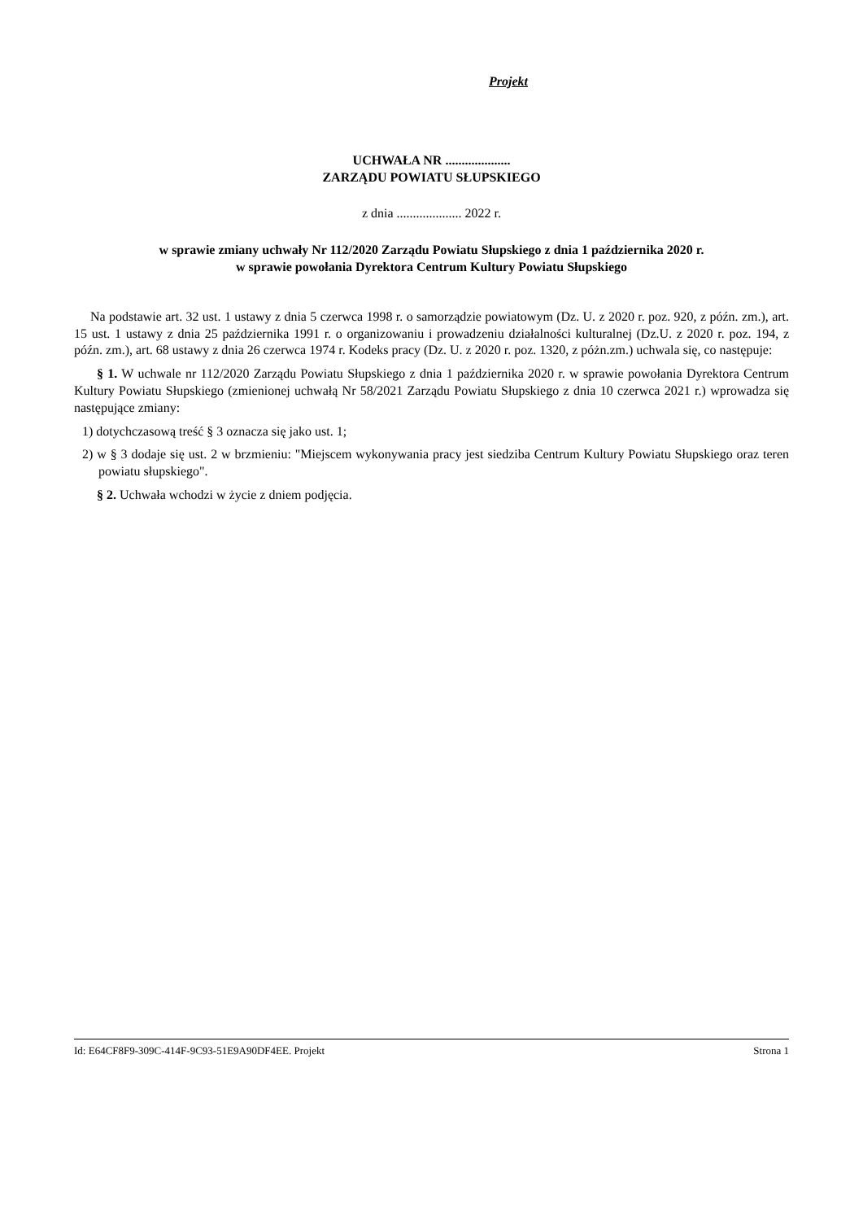Projekt
UCHWAŁA NR ....................
ZARZĄDU POWIATU SŁUPSKIEGO
z dnia .................... 2022 r.
w sprawie zmiany uchwały Nr 112/2020 Zarządu Powiatu Słupskiego z dnia 1 października 2020 r.
w sprawie powołania Dyrektora Centrum Kultury Powiatu Słupskiego
Na podstawie art. 32 ust. 1 ustawy z dnia 5 czerwca 1998 r. o samorządzie powiatowym (Dz. U. z 2020 r. poz. 920, z późn. zm.), art. 15 ust. 1 ustawy z dnia 25 października 1991 r. o organizowaniu i prowadzeniu działalności kulturalnej (Dz.U. z 2020 r. poz. 194, z późn. zm.), art. 68 ustawy z dnia 26 czerwca 1974 r. Kodeks pracy (Dz. U. z 2020 r. poz. 1320, z póżn.zm.) uchwala się, co następuje:
§ 1. W uchwale nr 112/2020 Zarządu Powiatu Słupskiego z dnia 1 października 2020 r. w sprawie powołania Dyrektora Centrum Kultury Powiatu Słupskiego (zmienionej uchwałą Nr 58/2021 Zarządu Powiatu Słupskiego z dnia 10 czerwca 2021 r.) wprowadza się następujące zmiany:
1) dotychczasową treść § 3 oznacza się jako ust. 1;
2) w § 3 dodaje się ust. 2 w brzmieniu: "Miejscem wykonywania pracy jest siedziba Centrum Kultury Powiatu Słupskiego oraz teren powiatu słupskiego".
§ 2. Uchwała wchodzi w życie z dniem podjęcia.
Id: E64CF8F9-309C-414F-9C93-51E9A90DF4EE. Projekt Strona 1